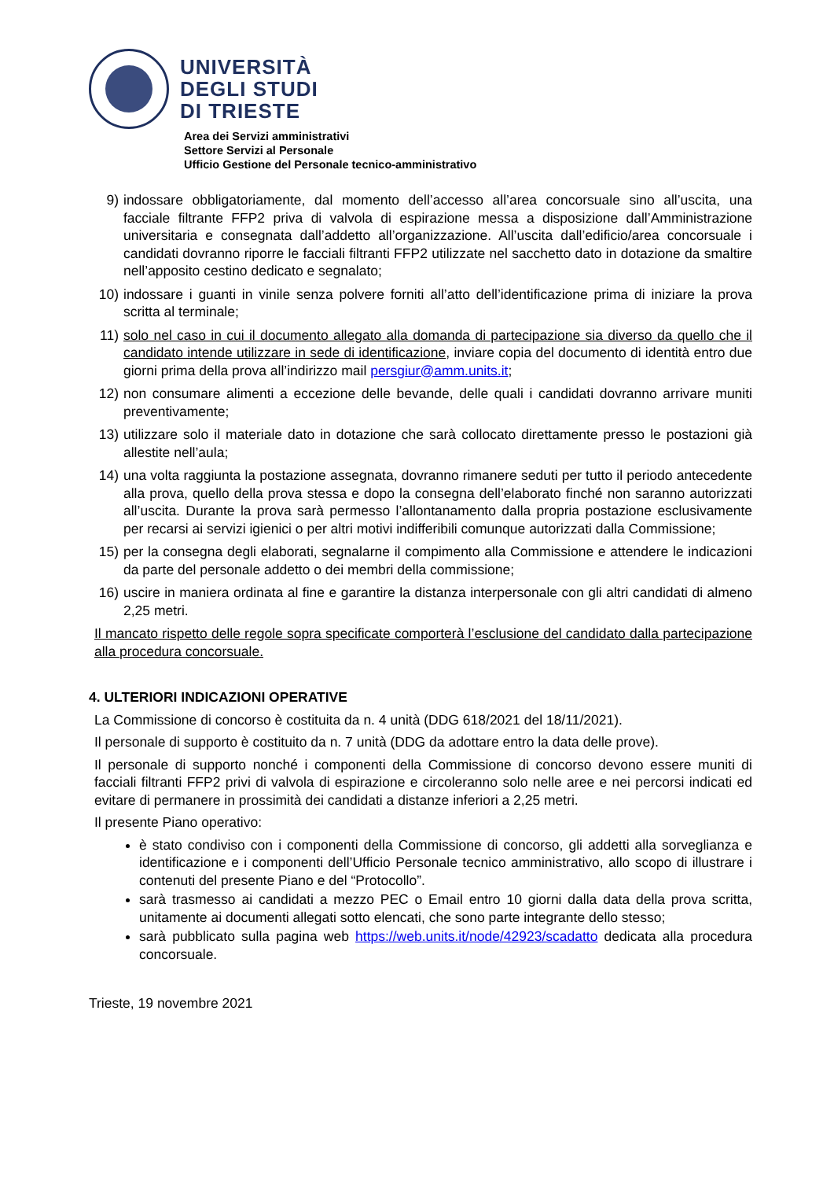UNIVERSITÀ
DEGLI STUDI
DI TRIESTE
Area dei Servizi amministrativi
Settore Servizi al Personale
Ufficio Gestione del Personale tecnico-amministrativo
9) indossare obbligatoriamente, dal momento dell’accesso all’area concorsuale sino all’uscita, una facciale filtrante FFP2 priva di valvola di espirazione messa a disposizione dall’Amministrazione universitaria e consegnata dall’addetto all’organizzazione. All’uscita dall’edificio/area concorsuale i candidati dovranno riporre le facciali filtranti FFP2 utilizzate nel sacchetto dato in dotazione da smaltire nell’apposito cestino dedicato e segnalato;
10) indossare i guanti in vinile senza polvere forniti all’atto dell’identificazione prima di iniziare la prova scritta al terminale;
11) solo nel caso in cui il documento allegato alla domanda di partecipazione sia diverso da quello che il candidato intende utilizzare in sede di identificazione, inviare copia del documento di identità entro due giorni prima della prova all’indirizzo mail persgiur@amm.units.it;
12) non consumare alimenti a eccezione delle bevande, delle quali i candidati dovranno arrivare muniti preventivamente;
13) utilizzare solo il materiale dato in dotazione che sarà collocato direttamente presso le postazioni già allestite nell’aula;
14) una volta raggiunta la postazione assegnata, dovranno rimanere seduti per tutto il periodo antecedente alla prova, quello della prova stessa e dopo la consegna dell’elaborato finché non saranno autorizzati all’uscita. Durante la prova sarà permesso l’allontanamento dalla propria postazione esclusivamente per recarsi ai servizi igienici o per altri motivi indifferibili comunque autorizzati dalla Commissione;
15) per la consegna degli elaborati, segnalarne il compimento alla Commissione e attendere le indicazioni da parte del personale addetto o dei membri della commissione;
16) uscire in maniera ordinata al fine e garantire la distanza interpersonale con gli altri candidati di almeno 2,25 metri.
Il mancato rispetto delle regole sopra specificate comporterà l’esclusione del candidato dalla partecipazione alla procedura concorsuale.
4. ULTERIORI INDICAZIONI OPERATIVE
La Commissione di concorso è costituita da n. 4 unità (DDG 618/2021 del 18/11/2021).
Il personale di supporto è costituito da n. 7 unità (DDG da adottare entro la data delle prove).
Il personale di supporto nonché i componenti della Commissione di concorso devono essere muniti di facciali filtranti FFP2 privi di valvola di espirazione e circoleranno solo nelle aree e nei percorsi indicati ed evitare di permanere in prossimità dei candidati a distanze inferiori a 2,25 metri.
Il presente Piano operativo:
è stato condiviso con i componenti della Commissione di concorso, gli addetti alla sorveglianza e identificazione e i componenti dell’Ufficio Personale tecnico amministrativo, allo scopo di illustrare i contenuti del presente Piano e del “Protocollo”.
sarà trasmesso ai candidati a mezzo PEC o Email entro 10 giorni dalla data della prova scritta, unitamente ai documenti allegati sotto elencati, che sono parte integrante dello stesso;
sarà pubblicato sulla pagina web https://web.units.it/node/42923/scadatto dedicata alla procedura concorsuale.
Trieste, 19 novembre 2021